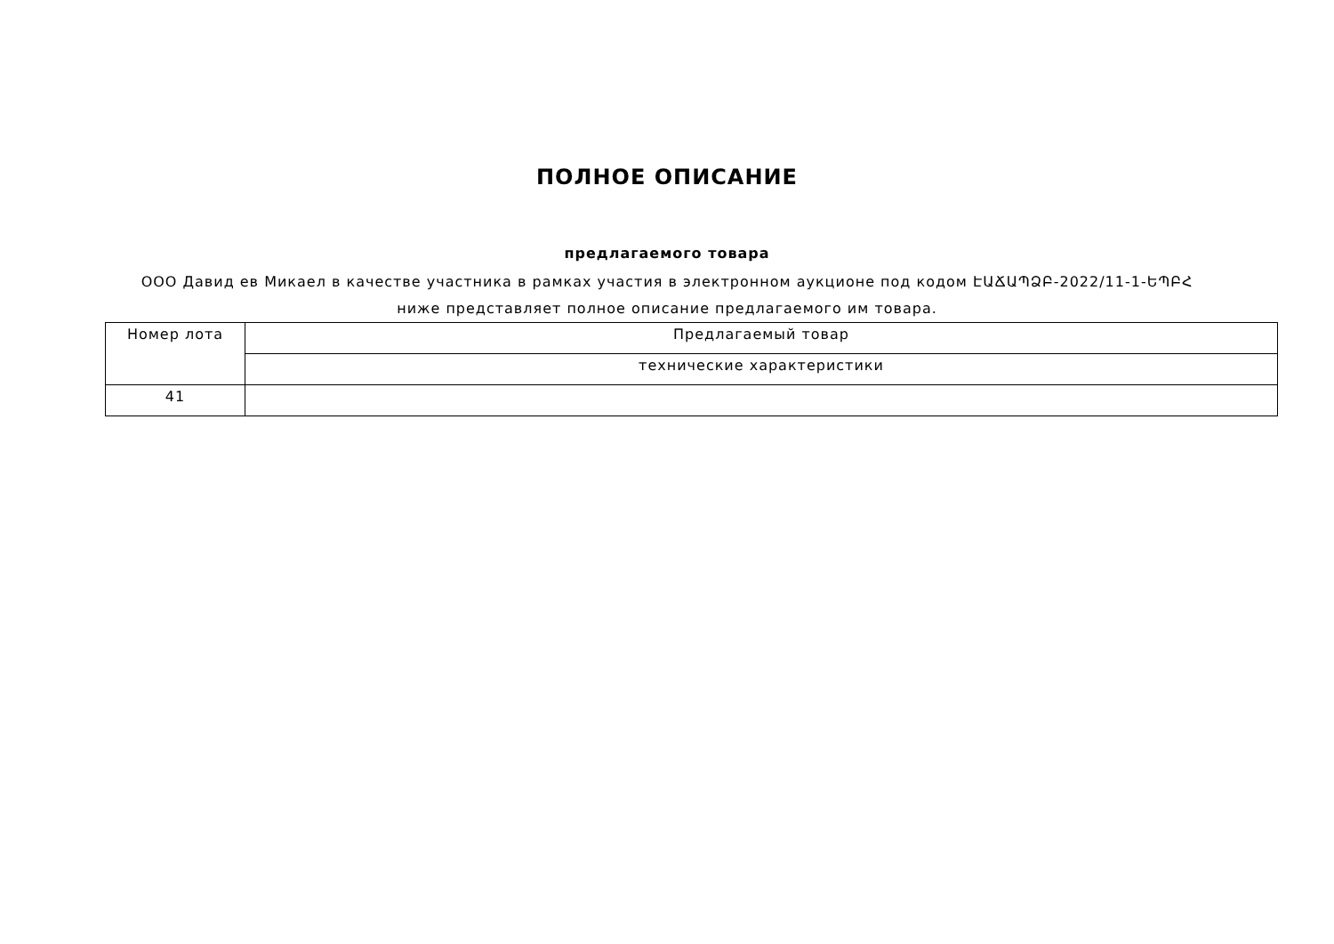ПОЛНОЕ ОПИСАНИЕ
предлагаемого товара
ООО Давид ев Микаел в качестве участника в рамках участия в электронном аукционе под кодом ԷԱՃԱՊՁԲ-2022/11-1-ԵՊԲՀ ниже представляет полное описание предлагаемого им товара.
| Номер лота | Предлагаемый товар |
| --- | --- |
| | технические характеристики |
| 41 | |